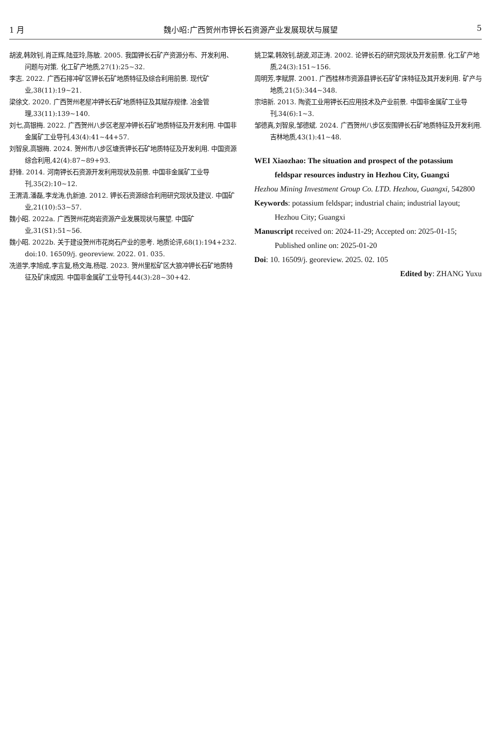1 月 魏小昭:广西贺州市钾长石资源产业发展现状与展望 5
胡波,韩效钊,肖正辉,陆亚玲,陈敏. 2005. 我国钾长石矿产资源分布、开发利用、问题与对策. 化工矿产地质,27(1):25~32.
李志. 2022. 广西石排冲矿区钾长石矿地质特征及综合利用前景. 现代矿业,38(11):19~21.
梁徐文. 2020. 广西贺州老屋冲钾长石矿地质特征及其赋存规律. 冶金管理,33(11):139~140.
刘七,高银梅. 2022. 广西贺州八步区老屋冲钾长石矿地质特征及开发利用. 中国非金属矿工业导刊,43(4):41~44+57.
刘智泉,高银梅. 2024. 贺州市八步区塘贡钾长石矿地质特征及开发利用. 中国资源综合利用,42(4):87~89+93.
舒锋. 2014. 河南钾长石资源开发利用现状及前景. 中国非金属矿工业导刊,35(2):10~12.
王渭清,潘磊,李龙涛,仇新迪. 2012. 钾长石资源综合利用研究现状及建议. 中国矿业,21(10):53~57.
魏小昭. 2022a. 广西贺州花岗岩资源产业发展现状与展望. 中国矿业,31(S1):51~56.
魏小昭. 2022b. 关于建设贺州市花岗石产业的思考. 地质论评,68(1):194+232. doi:10. 16509/j. georeview. 2022. 01. 035.
冼道学,李旭成,李言复,杨文海,杨琨. 2023. 贺州里松矿区大狼冲钾长石矿地质特征及矿床成因. 中国非金属矿工业导刊,44(3):28~30+42.
姚卫棠,韩效钊,胡波,邓正涛. 2002. 论钾长石的研究现状及开发前景. 化工矿产地质,24(3):151~156.
周明芳,李赋屏. 2001. 广西桂林市资源县钾长石矿矿床特征及其开发利用. 矿产与地质,21(5):344~348.
宗培新. 2013. 陶瓷工业用钾长石应用技术及产业前景. 中国非金属矿工业导刊,34(6):1~3.
邹德真,刘智泉,邹德斌. 2024. 广西贺州八步区炭围钾长石矿地质特征及开发利用. 吉林地质,43(1):41~48.
WEI Xiaozhao: The situation and prospect of the potassium feldspar resources industry in Hezhou City, Guangxi
Hezhou Mining Investment Group Co. LTD. Hezhou, Guangxi, 542800
Keywords: potassium feldspar; industrial chain; industrial layout; Hezhou City; Guangxi
Manuscript received on: 2024-11-29; Accepted on: 2025-01-15; Published online on: 2025-01-20
Doi: 10. 16509/j. georeview. 2025. 02. 105
Edited by: ZHANG Yuxu